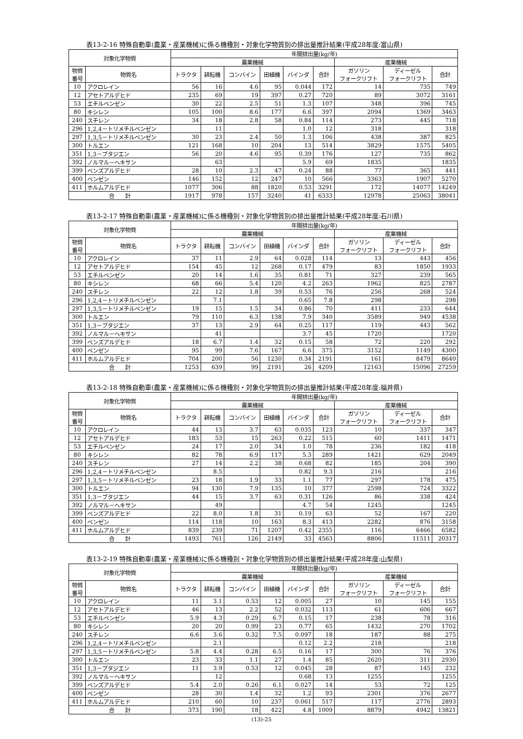表13-2-16 特殊自動車(農業・産業機械)に係る機種別・対象化学物質別の排出量推計結果(平成28年度:富山県)
| 対象化学物質 | | 年間排出量(kg/年) | | | | | | | | |
| --- | --- | --- | --- | --- | --- | --- | --- | --- | --- | --- |
| | | 農業機械 | | | | | | 産業機械 | | |
| 物質 番号 | 物質名 | トラクタ | 耕耘機 | コンバイン | 田植機 | バインダ | 合計 | ガソリン フォークリフト | ディーゼル フォークリフト | 合計 |
| 10 | アクロレイン | 56 | 16 | 4.6 | 95 | 0.044 | 172 | 14 | 735 | 749 |
| 12 | アセトアルデヒド | 235 | 69 | 19 | 397 | 0.27 | 720 | 89 | 3072 | 3161 |
| 53 | エチルベンゼン | 30 | 22 | 2.5 | 51 | 1.3 | 107 | 348 | 396 | 745 |
| 80 | キシレン | 105 | 100 | 8.6 | 177 | 6.6 | 397 | 2094 | 1369 | 3463 |
| 240 | スチレン | 34 | 18 | 2.8 | 58 | 0.84 | 114 | 273 | 445 | 718 |
| 296 | 1,2,4－トリメチルベンゼン | | 11 | | | 1.0 | 12 | 318 | | 318 |
| 297 | 1,3,5－トリメチルベンゼン | 30 | 23 | 2.4 | 50 | 1.3 | 106 | 438 | 387 | 825 |
| 300 | トルエン | 121 | 168 | 10 | 204 | 13 | 514 | 3829 | 1575 | 5405 |
| 351 | 1,3－ブタジエン | 56 | 20 | 4.6 | 95 | 0.39 | 176 | 127 | 735 | 862 |
| 392 | ノルマル－ヘキサン | | 63 | | | 5.9 | 69 | 1835 | | 1835 |
| 399 | ベンズアルデヒド | 28 | 10 | 2.3 | 47 | 0.24 | 88 | 77 | 365 | 441 |
| 400 | ベンゼン | 146 | 152 | 12 | 247 | 10 | 566 | 3363 | 1907 | 5270 |
| 411 | ホルムアルデヒド | 1077 | 306 | 88 | 1820 | 0.53 | 3291 | 172 | 14077 | 14249 |
| 合 計 | | 1917 | 978 | 157 | 3240 | 41 | 6333 | 12978 | 25063 | 38041 |
表13-2-17 特殊自動車(農業・産業機械)に係る機種別・対象化学物質別の排出量推計結果(平成28年度:石川県)
| 対象化学物質 | | 年間排出量(kg/年) | | | | | | | | |
| --- | --- | --- | --- | --- | --- | --- | --- | --- | --- | --- |
| | | 農業機械 | | | | | | 産業機械 | | |
| 物質 番号 | 物質名 | トラクタ | 耕耘機 | コンバイン | 田植機 | バインダ | 合計 | ガソリン フォークリフト | ディーゼル フォークリフト | 合計 |
| 10 | アクロレイン | 37 | 11 | 2.9 | 64 | 0.028 | 114 | 13 | 443 | 456 |
| 12 | アセトアルデヒド | 154 | 45 | 12 | 268 | 0.17 | 479 | 83 | 1850 | 1933 |
| 53 | エチルベンゼン | 20 | 14 | 1.6 | 35 | 0.81 | 71 | 327 | 239 | 565 |
| 80 | キシレン | 68 | 66 | 5.4 | 120 | 4.2 | 263 | 1962 | 825 | 2787 |
| 240 | スチレン | 22 | 12 | 1.8 | 39 | 0.53 | 76 | 256 | 268 | 524 |
| 296 | 1,2,4－トリメチルベンゼン | | 7.1 | | | 0.65 | 7.8 | 298 | | 298 |
| 297 | 1,3,5－トリメチルベンゼン | 19 | 15 | 1.5 | 34 | 0.86 | 70 | 411 | 233 | 644 |
| 300 | トルエン | 79 | 110 | 6.3 | 138 | 7.9 | 340 | 3589 | 949 | 4538 |
| 351 | 1,3－ブタジエン | 37 | 13 | 2.9 | 64 | 0.25 | 117 | 119 | 443 | 562 |
| 392 | ノルマル－ヘキサン | | 41 | | | 3.7 | 45 | 1720 | | 1720 |
| 399 | ベンズアルデヒド | 18 | 6.7 | 1.4 | 32 | 0.15 | 58 | 72 | 220 | 292 |
| 400 | ベンゼン | 95 | 99 | 7.6 | 167 | 6.6 | 375 | 3152 | 1149 | 4300 |
| 411 | ホルムアルデヒド | 704 | 200 | 56 | 1230 | 0.34 | 2191 | 161 | 8479 | 8640 |
| 合 計 | | 1253 | 639 | 99 | 2191 | 26 | 4209 | 12163 | 15096 | 27259 |
表13-2-18 特殊自動車(農業・産業機械)に係る機種別・対象化学物質別の排出量推計結果(平成28年度:福井県)
| 対象化学物質 | | 年間排出量(kg/年) | | | | | | | | |
| --- | --- | --- | --- | --- | --- | --- | --- | --- | --- | --- |
| | | 農業機械 | | | | | | 産業機械 | | |
| 物質 番号 | 物質名 | トラクタ | 耕耘機 | コンバイン | 田植機 | バインダ | 合計 | ガソリン フォークリフト | ディーゼル フォークリフト | 合計 |
| 10 | アクロレイン | 44 | 13 | 3.7 | 63 | 0.035 | 123 | 10 | 337 | 347 |
| 12 | アセトアルデヒド | 183 | 53 | 15 | 263 | 0.22 | 515 | 60 | 1411 | 1471 |
| 53 | エチルベンゼン | 24 | 17 | 2.0 | 34 | 1.0 | 78 | 236 | 182 | 418 |
| 80 | キシレン | 82 | 78 | 6.9 | 117 | 5.3 | 289 | 1421 | 629 | 2049 |
| 240 | スチレン | 27 | 14 | 2.2 | 38 | 0.68 | 82 | 185 | 204 | 390 |
| 296 | 1,2,4－トリメチルベンゼン | | 8.5 | | | 0.82 | 9.3 | 216 | | 216 |
| 297 | 1,3,5－トリメチルベンゼン | 23 | 18 | 1.9 | 33 | 1.1 | 77 | 297 | 178 | 475 |
| 300 | トルエン | 94 | 130 | 7.9 | 135 | 10 | 377 | 2598 | 724 | 3322 |
| 351 | 1,3－ブタジエン | 44 | 15 | 3.7 | 63 | 0.31 | 126 | 86 | 338 | 424 |
| 392 | ノルマル－ヘキサン | | 49 | | | 4.7 | 54 | 1245 | | 1245 |
| 399 | ベンズアルデヒド | 22 | 8.0 | 1.8 | 31 | 0.19 | 63 | 52 | 167 | 220 |
| 400 | ベンゼン | 114 | 118 | 10 | 163 | 8.3 | 413 | 2282 | 876 | 3158 |
| 411 | ホルムアルデヒド | 839 | 239 | 71 | 1207 | 0.42 | 2355 | 116 | 6466 | 6582 |
| 合 計 | | 1493 | 761 | 126 | 2149 | 33 | 4563 | 8806 | 11511 | 20317 |
表13-2-19 特殊自動車(農業・産業機械)に係る機種別・対象化学物質別の排出量推計結果(平成28年度:山梨県)
| 対象化学物質 | | 年間排出量(kg/年) | | | | | | | | |
| --- | --- | --- | --- | --- | --- | --- | --- | --- | --- | --- |
| | | 農業機械 | | | | | | 産業機械 | | |
| 物質 番号 | 物質名 | トラクタ | 耕耘機 | コンバイン | 田植機 | バインダ | 合計 | ガソリン フォークリフト | ディーゼル フォークリフト | 合計 |
| 10 | アクロレイン | 11 | 3.1 | 0.53 | 12 | 0.005 | 27 | 10 | 145 | 155 |
| 12 | アセトアルデヒド | 46 | 13 | 2.2 | 52 | 0.032 | 113 | 61 | 606 | 667 |
| 53 | エチルベンゼン | 5.9 | 4.3 | 0.29 | 6.7 | 0.15 | 17 | 238 | 78 | 316 |
| 80 | キシレン | 20 | 20 | 0.99 | 23 | 0.77 | 65 | 1432 | 270 | 1702 |
| 240 | スチレン | 6.6 | 3.6 | 0.32 | 7.5 | 0.097 | 18 | 187 | 88 | 275 |
| 296 | 1,2,4－トリメチルベンゼン | | 2.1 | | | 0.12 | 2.2 | 218 | | 218 |
| 297 | 1,3,5－トリメチルベンゼン | 5.8 | 4.4 | 0.28 | 6.5 | 0.16 | 17 | 300 | 76 | 376 |
| 300 | トルエン | 23 | 33 | 1.1 | 27 | 1.4 | 85 | 2620 | 311 | 2930 |
| 351 | 1,3－ブタジエン | 11 | 3.9 | 0.53 | 12 | 0.045 | 28 | 87 | 145 | 232 |
| 392 | ノルマル－ヘキサン | | 12 | | | 0.68 | 13 | 1255 | | 1255 |
| 399 | ベンズアルデヒド | 5.4 | 2.0 | 0.26 | 6.1 | 0.027 | 14 | 53 | 72 | 125 |
| 400 | ベンゼン | 28 | 30 | 1.4 | 32 | 1.2 | 93 | 2301 | 376 | 2677 |
| 411 | ホルムアルデヒド | 210 | 60 | 10 | 237 | 0.061 | 517 | 117 | 2776 | 2893 |
| 合 計 | | 373 | 190 | 18 | 422 | 4.8 | 1009 | 8879 | 4942 | 13821 |
(13)-25